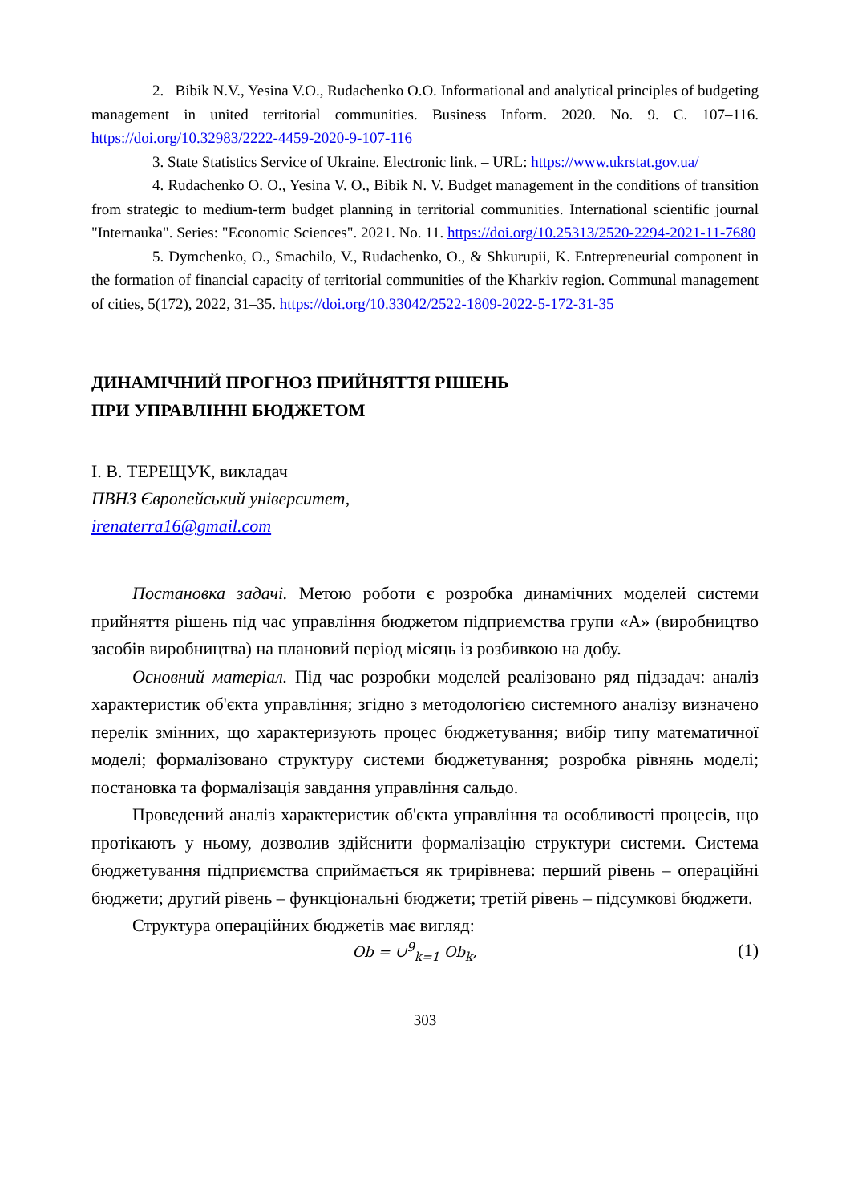2. Bibik N.V., Yesina V.O., Rudachenko O.O. Informational and analytical principles of budgeting management in united territorial communities. Business Inform. 2020. No. 9. C. 107–116. https://doi.org/10.32983/2222-4459-2020-9-107-116
3. State Statistics Service of Ukraine. Electronic link. – URL: https://www.ukrstat.gov.ua/
4. Rudachenko O. O., Yesina V. O., Bibik N. V. Budget management in the conditions of transition from strategic to medium-term budget planning in territorial communities. International scientific journal "Internauka". Series: "Economic Sciences". 2021. No. 11. https://doi.org/10.25313/2520-2294-2021-11-7680
5. Dymchenko, O., Smachilo, V., Rudachenko, O., & Shkurupii, K. Entrepreneurial component in the formation of financial capacity of territorial communities of the Kharkiv region. Communal management of cities, 5(172), 2022, 31–35. https://doi.org/10.33042/2522-1809-2022-5-172-31-35
ДИНАМІЧНИЙ ПРОГНОЗ ПРИЙНЯТТЯ РІШЕНЬ
ПРИ УПРАВЛІННІ БЮДЖЕТОМ
І. В. ТЕРЕЩУК, викладач
ПВНЗ Європейський університет,
irenaterra16@gmail.com
Постановка задачі. Метою роботи є розробка динамічних моделей системи прийняття рішень під час управління бюджетом підприємства групи «А» (виробництво засобів виробництва) на плановий період місяць із розбивкою на добу.
Основний матеріал. Під час розробки моделей реалізовано ряд підзадач: аналіз характеристик об'єкта управління; згідно з методологією системного аналізу визначено перелік змінних, що характеризують процес бюджетування; вибір типу математичної моделі; формалізовано структуру системи бюджетування; розробка рівнянь моделі; постановка та формалізація завдання управління сальдо.
Проведений аналіз характеристик об'єкта управління та особливості процесів, що протікають у ньому, дозволив здійснити формалізацію структури системи. Система бюджетування підприємства сприймається як трирівнева: перший рівень – операційні бюджети; другий рівень – функціональні бюджети; третій рівень – підсумкові бюджети.
Структура операційних бюджетів має вигляд:
Ob = ∪<sup>9</sup><sub>k=1</sub> Ob<sub>k</sub>, (1)
303